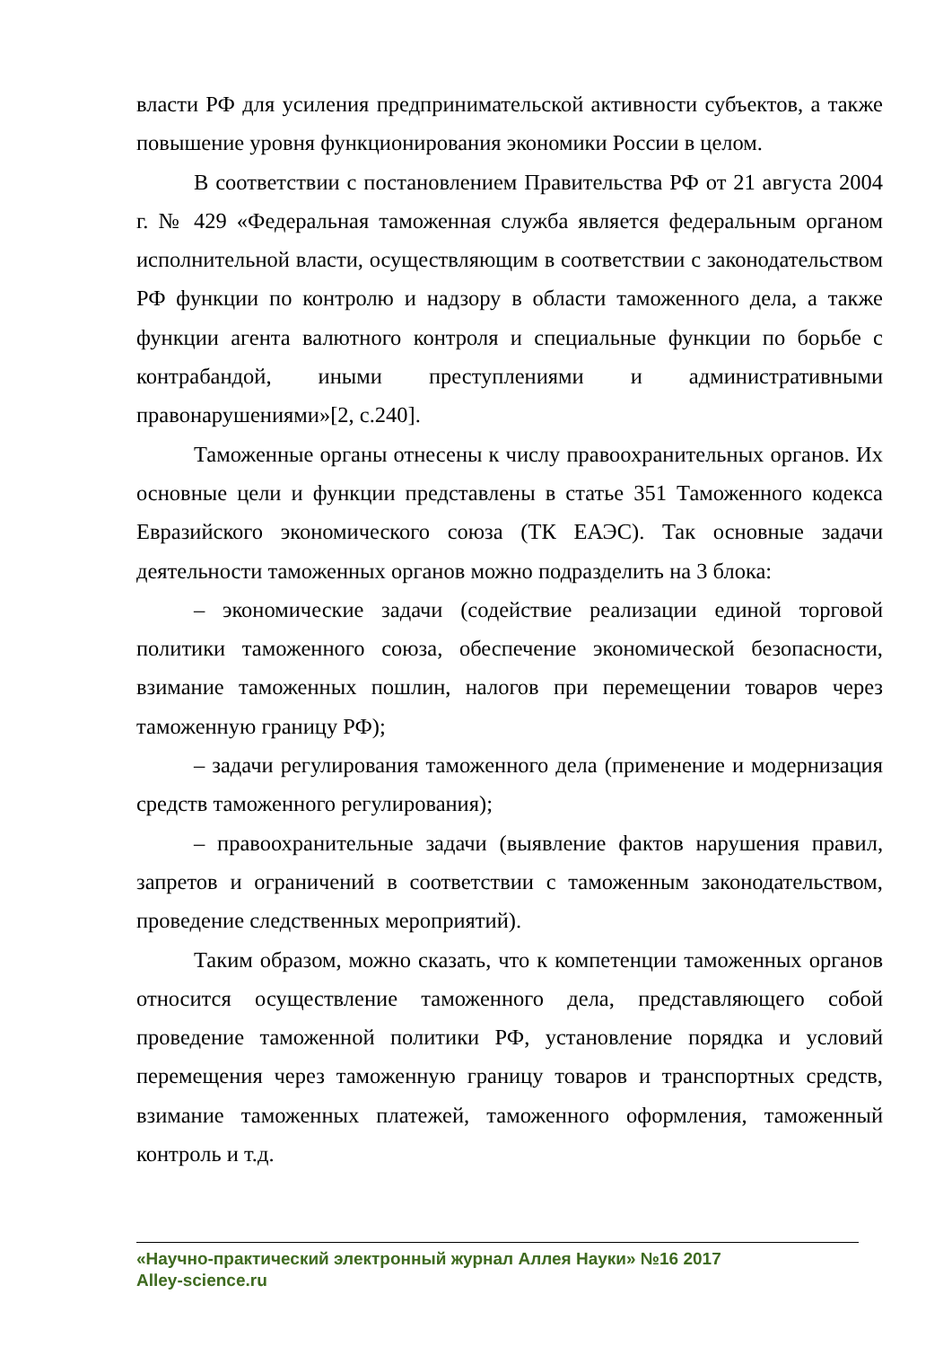власти РФ для усиления предпринимательской активности субъектов, а также повышение уровня функционирования экономики России в целом.
В соответствии с постановлением Правительства РФ от 21 августа 2004 г. № 429 «Федеральная таможенная служба является федеральным органом исполнительной власти, осуществляющим в соответствии с законодательством РФ функции по контролю и надзору в области таможенного дела, а также функции агента валютного контроля и специальные функции по борьбе с контрабандой, иными преступлениями и административными правонарушениями»[2, с.240].
Таможенные органы отнесены к числу правоохранительных органов. Их основные цели и функции представлены в статье 351 Таможенного кодекса Евразийского экономического союза (ТК ЕАЭС). Так основные задачи деятельности таможенных органов можно подразделить на 3 блока:
– экономические задачи (содействие реализации единой торговой политики таможенного союза, обеспечение экономической безопасности, взимание таможенных пошлин, налогов при перемещении товаров через таможенную границу РФ);
– задачи регулирования таможенного дела (применение и модернизация средств таможенного регулирования);
– правоохранительные задачи (выявление фактов нарушения правил, запретов и ограничений в соответствии с таможенным законодательством, проведение следственных мероприятий).
Таким образом, можно сказать, что к компетенции таможенных органов относится осуществление таможенного дела, представляющего собой проведение таможенной политики РФ, установление порядка и условий перемещения через таможенную границу товаров и транспортных средств, взимание таможенных платежей, таможенного оформления, таможенный контроль и т.д.
«Научно-практический электронный журнал Аллея Науки» №16 2017
Alley-science.ru